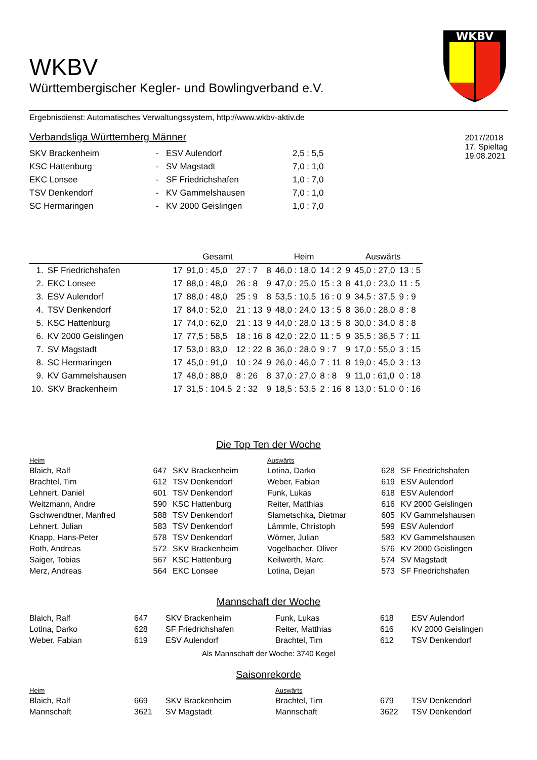WKBV
Württembergischer Kegler- und Bowlingverband e.V.
WKBV
Ergebnisdienst: Automatisches Verwaltungssystem, http://www.wkbv-aktiv.de
Verbandsliga Württemberg Männer
| SKV Brackenheim | - | ESV Aulendorf | 2,5 : 5,5 |
| KSC Hattenburg | - | SV Magstadt | 7,0 : 1,0 |
| EKC Lonsee | - | SF Friedrichshafen | 1,0 : 7,0 |
| TSV Denkendorf | - | KV Gammelshausen | 7,0 : 1,0 |
| SC Hermaringen | - | KV 2000 Geislingen | 1,0 : 7,0 |
2017/2018
17. Spieltag
19.08.2021
| | | Gesamt | | | Heim | | | Auswärts | | |
| --- | --- | --- | --- | --- | --- | --- | --- | --- | --- | --- |
| 1. | SF Friedrichshafen | 17 | 91,0 : 45,0 | 27 : 7 | 8 | 46,0 : 18,0 | 14 : 2 | 9 | 45,0 : 27,0 | 13 : 5 |
| 2. | EKC Lonsee | 17 | 88,0 : 48,0 | 26 : 8 | 9 | 47,0 : 25,0 | 15 : 3 | 8 | 41,0 : 23,0 | 11 : 5 |
| 3. | ESV Aulendorf | 17 | 88,0 : 48,0 | 25 : 9 | 8 | 53,5 : 10,5 | 16 : 0 | 9 | 34,5 : 37,5 | 9 : 9 |
| 4. | TSV Denkendorf | 17 | 84,0 : 52,0 | 21 : 13 | 9 | 48,0 : 24,0 | 13 : 5 | 8 | 36,0 : 28,0 | 8 : 8 |
| 5. | KSC Hattenburg | 17 | 74,0 : 62,0 | 21 : 13 | 9 | 44,0 : 28,0 | 13 : 5 | 8 | 30,0 : 34,0 | 8 : 8 |
| 6. | KV 2000 Geislingen | 17 | 77,5 : 58,5 | 18 : 16 | 8 | 42,0 : 22,0 | 11 : 5 | 9 | 35,5 : 36,5 | 7 : 11 |
| 7. | SV Magstadt | 17 | 53,0 : 83,0 | 12 : 22 | 8 | 36,0 : 28,0 | 9 : 7 | 9 | 17,0 : 55,0 | 3 : 15 |
| 8. | SC Hermaringen | 17 | 45,0 : 91,0 | 10 : 24 | 9 | 26,0 : 46,0 | 7 : 11 | 8 | 19,0 : 45,0 | 3 : 13 |
| 9. | KV Gammelshausen | 17 | 48,0 : 88,0 | 8 : 26 | 8 | 37,0 : 27,0 | 8 : 8 | 9 | 11,0 : 61,0 | 0 : 18 |
| 10. | SKV Brackenheim | 17 | 31,5 : 104,5 | 2 : 32 | 9 | 18,5 : 53,5 | 2 : 16 | 8 | 13,0 : 51,0 | 0 : 16 |
Die Top Ten der Woche
| Heim | | | Auswärts | | |
| Blaich, Ralf | 647 | SKV Brackenheim | Lotina, Darko | 628 | SF Friedrichshafen |
| Brachtel, Tim | 612 | TSV Denkendorf | Weber, Fabian | 619 | ESV Aulendorf |
| Lehnert, Daniel | 601 | TSV Denkendorf | Funk, Lukas | 618 | ESV Aulendorf |
| Weitzmann, Andre | 590 | KSC Hattenburg | Reiter, Matthias | 616 | KV 2000 Geislingen |
| Gschwendtner, Manfred | 588 | TSV Denkendorf | Slametschka, Dietmar | 605 | KV Gammelshausen |
| Lehnert, Julian | 583 | TSV Denkendorf | Lämmle, Christoph | 599 | ESV Aulendorf |
| Knapp, Hans-Peter | 578 | TSV Denkendorf | Wörner, Julian | 583 | KV Gammelshausen |
| Roth, Andreas | 572 | SKV Brackenheim | Vogelbacher, Oliver | 576 | KV 2000 Geislingen |
| Saiger, Tobias | 567 | KSC Hattenburg | Keilwerth, Marc | 574 | SV Magstadt |
| Merz, Andreas | 564 | EKC Lonsee | Lotina, Dejan | 573 | SF Friedrichshafen |
Mannschaft der Woche
| Blaich, Ralf | 647 | SKV Brackenheim | Funk, Lukas | 618 | ESV Aulendorf |
| Lotina, Darko | 628 | SF Friedrichshafen | Reiter, Matthias | 616 | KV 2000 Geislingen |
| Weber, Fabian | 619 | ESV Aulendorf | Brachtel, Tim | 612 | TSV Denkendorf |
Als Mannschaft der Woche: 3740 Kegel
Saisonrekorde
| Heim | | | Auswärts | | |
| Blaich, Ralf | 669 | SKV Brackenheim | Brachtel, Tim | 679 | TSV Denkendorf |
| Mannschaft | 3621 | SV Magstadt | Mannschaft | 3622 | TSV Denkendorf |